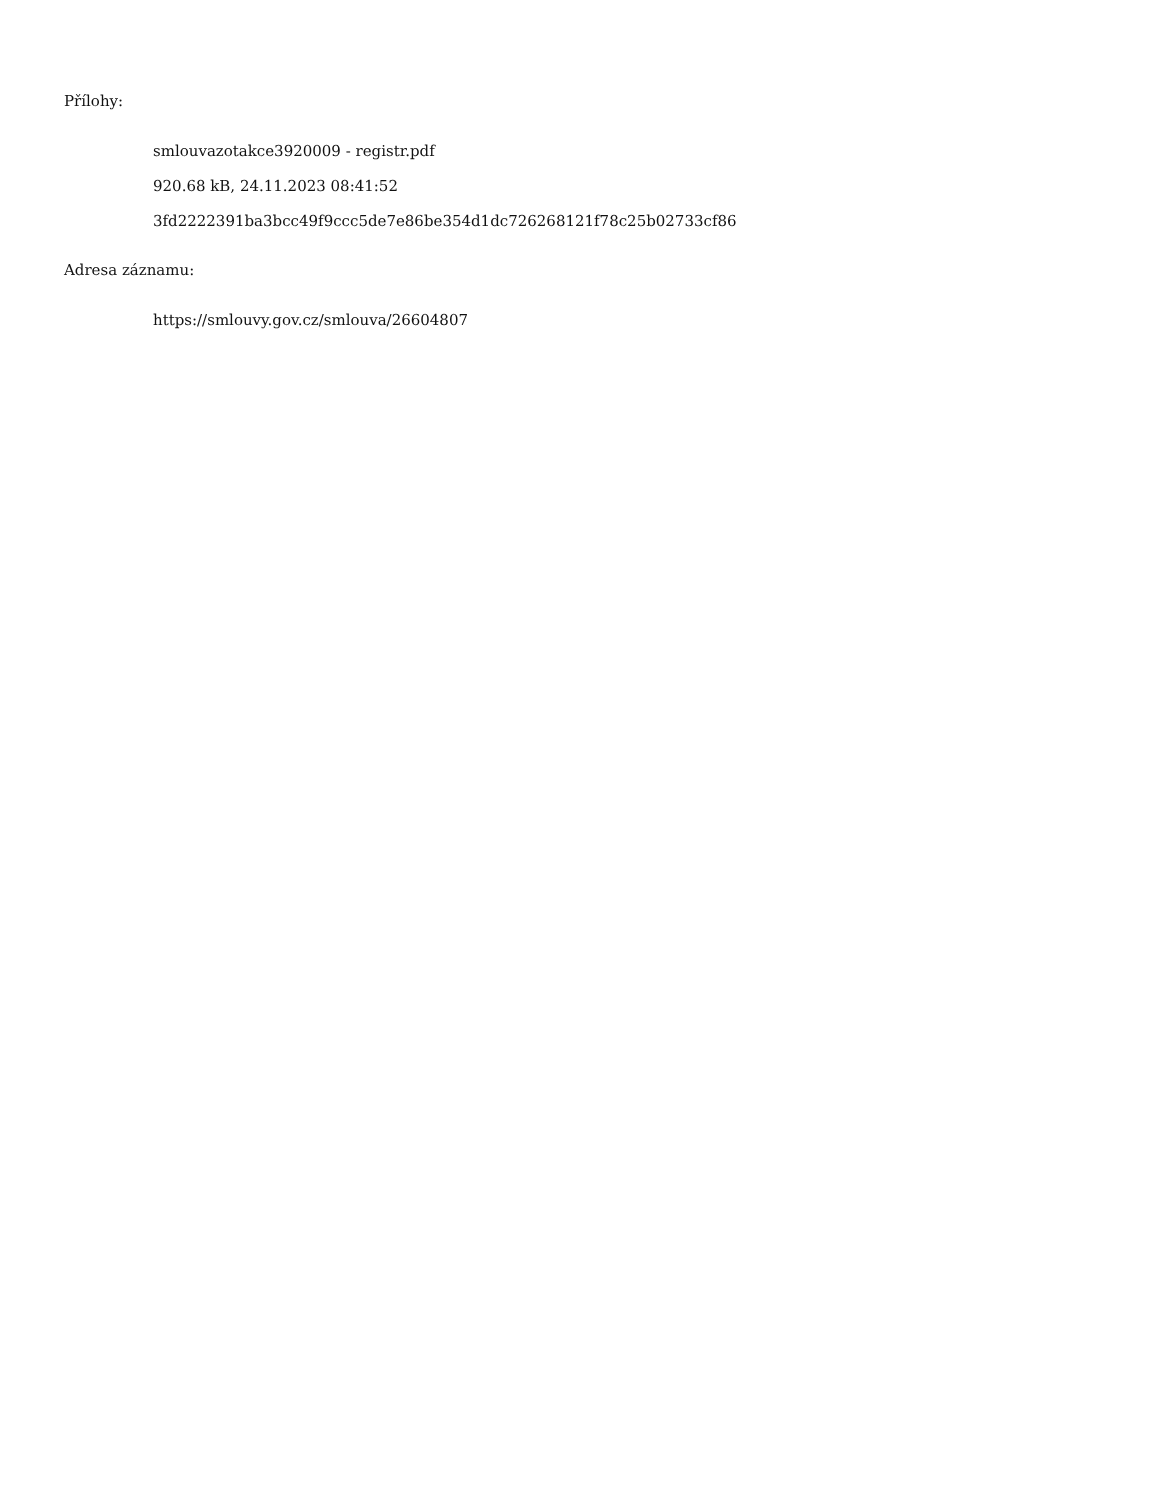Přílohy:
smlouvazotakce3920009 - registr.pdf
920.68 kB, 24.11.2023 08:41:52
3fd2222391ba3bcc49f9ccc5de7e86be354d1dc726268121f78c25b02733cf86
Adresa záznamu:
https://smlouvy.gov.cz/smlouva/26604807